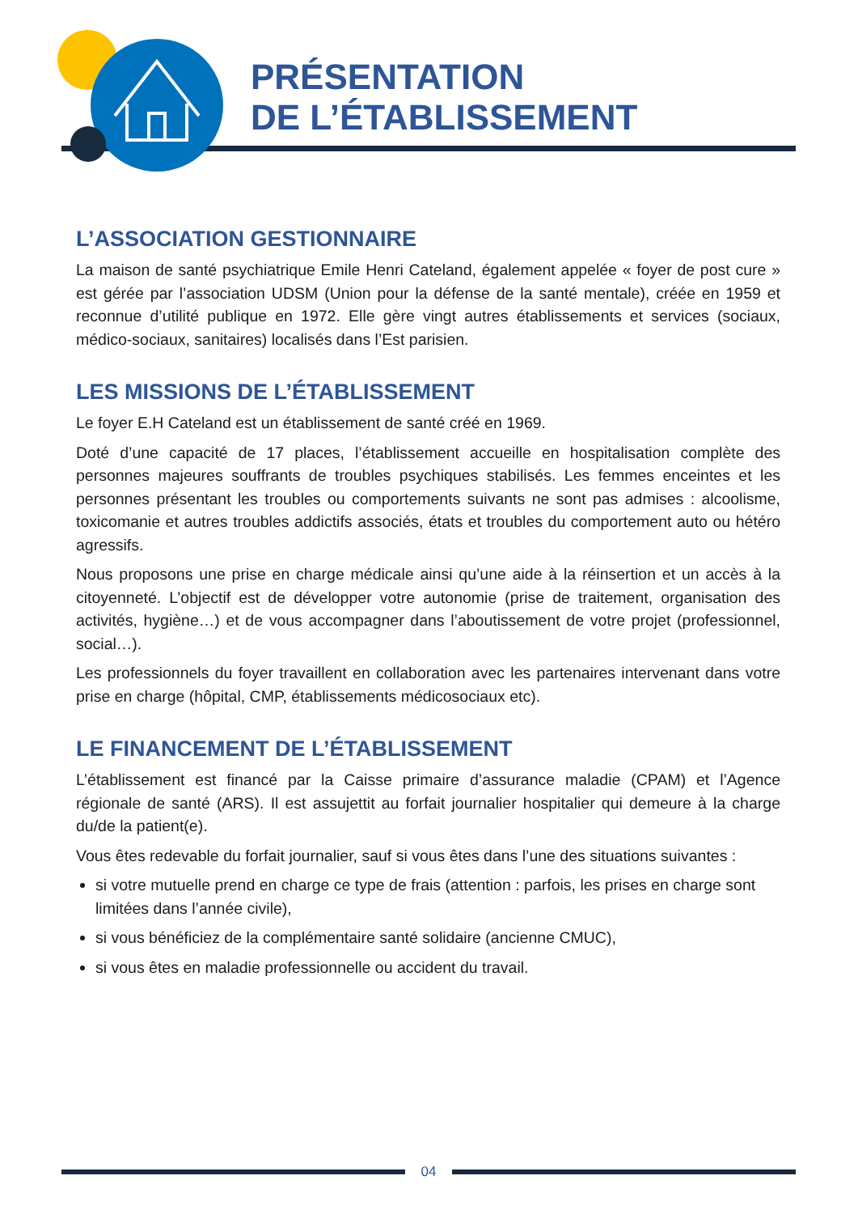PRÉSENTATION
DE L’ÉTABLISSEMENT
L’ASSOCIATION GESTIONNAIRE
La maison de santé psychiatrique Emile Henri Cateland, également appelée « foyer de post cure » est gérée par l’association UDSM (Union pour la défense de la santé mentale), créée en 1959 et reconnue d’utilité publique en 1972. Elle gère vingt autres établissements et services (sociaux, médico-sociaux, sanitaires) localisés dans l’Est parisien.
LES MISSIONS DE L’ÉTABLISSEMENT
Le foyer E.H Cateland est un établissement de santé créé en 1969.
Doté d’une capacité de 17 places, l’établissement accueille en hospitalisation complète des personnes majeures souffrants de troubles psychiques stabilisés. Les femmes enceintes et les personnes présentant les troubles ou comportements suivants ne sont pas admises : alcoolisme, toxicomanie et autres troubles addictifs associés, états et troubles du comportement auto ou hétéro agressifs.
Nous proposons une prise en charge médicale ainsi qu’une aide à la réinsertion et un accès à la citoyenneté. L’objectif est de développer votre autonomie (prise de traitement, organisation des activités, hygiène…) et de vous accompagner dans l’aboutissement de votre projet (professionnel, social…).
Les professionnels du foyer travaillent en collaboration avec les partenaires intervenant dans votre prise en charge (hôpital, CMP, établissements médicosociaux etc).
LE FINANCEMENT DE L’ÉTABLISSEMENT
L’établissement est financé par la Caisse primaire d’assurance maladie (CPAM) et l’Agence régionale de santé (ARS). Il est assujettit au forfait journalier hospitalier qui demeure à la charge du/de la patient(e).
Vous êtes redevable du forfait journalier, sauf si vous êtes dans l’une des situations suivantes :
si votre mutuelle prend en charge ce type de frais (attention : parfois, les prises en charge sont limitées dans l’année civile),
si vous bénéficiez de la complémentaire santé solidaire (ancienne CMUC),
si vous êtes en maladie professionnelle ou accident du travail.
04